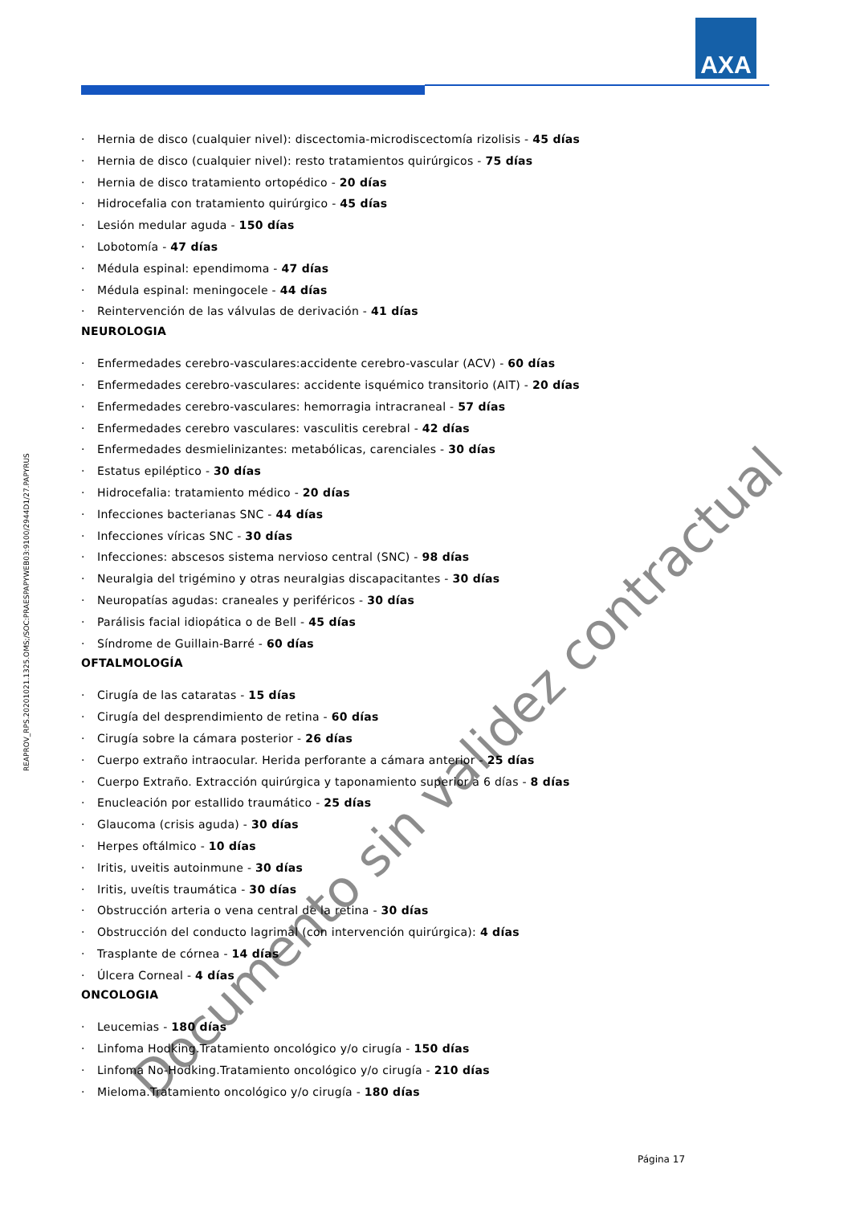AXA
REAPROV_RPS.20201021.1325.OMS;/SOC:PRAESPAPYWEB03:9100/2944D1/27.PAPYRUS
· Hernia de disco (cualquier nivel): discectomia-microdiscectomía rizolisis - 45 días
· Hernia de disco (cualquier nivel): resto tratamientos quirúrgicos - 75 días
· Hernia de disco tratamiento ortopédico - 20 días
· Hidrocefalia con tratamiento quirúrgico - 45 días
· Lesión medular aguda - 150 días
· Lobotomía - 47 días
· Médula espinal: ependimoma - 47 días
· Médula espinal: meningocele - 44 días
· Reintervención de las válvulas de derivación - 41 días
NEUROLOGIA
· Enfermedades cerebro-vasculares:accidente cerebro-vascular (ACV) - 60 días
· Enfermedades cerebro-vasculares: accidente isquémico transitorio (AIT) - 20 días
· Enfermedades cerebro-vasculares: hemorragia intracraneal - 57 días
· Enfermedades cerebro vasculares: vasculitis cerebral - 42 días
· Enfermedades desmielinizantes: metabólicas, carenciales - 30 días
· Estatus epiléptico - 30 días
· Hidrocefalia: tratamiento médico - 20 días
· Infecciones bacterianas SNC - 44 días
· Infecciones víricas SNC - 30 días
· Infecciones: abscesos sistema nervioso central (SNC) - 98 días
· Neuralgia del trigémino y otras neuralgias discapacitantes - 30 días
· Neuropatías agudas: craneales y periféricos - 30 días
· Parálisis facial idiopática o de Bell - 45 días
· Síndrome de Guillain-Barré - 60 días
OFTALMOLOGÍA
· Cirugía de las cataratas - 15 días
· Cirugía del desprendimiento de retina - 60 días
· Cirugía sobre la cámara posterior - 26 días
· Cuerpo extraño intraocular. Herida perforante a cámara anterior - 25 días
· Cuerpo Extraño. Extracción quirúrgica y taponamiento superior a 6 días - 8 días
· Enucleación por estallido traumático - 25 días
· Glaucoma (crisis aguda) - 30 días
· Herpes oftálmico - 10 días
· Iritis, uveitis autoinmune - 30 días
· Iritis, uveítis traumática - 30 días
· Obstrucción arteria o vena central de la retina - 30 días
· Obstrucción del conducto lagrimal (con intervención quirúrgica): 4 días
· Trasplante de córnea - 14 días
· Úlcera Corneal - 4 días
ONCOLOGIA
· Leucemias - 180 días
· Linfoma Hodking.Tratamiento oncológico y/o cirugía - 150 días
· Linfoma No-Hodking.Tratamiento oncológico y/o cirugía - 210 días
· Mieloma.Tratamiento oncológico y/o cirugía - 180 días
Página 17
Documento sin validez contractual